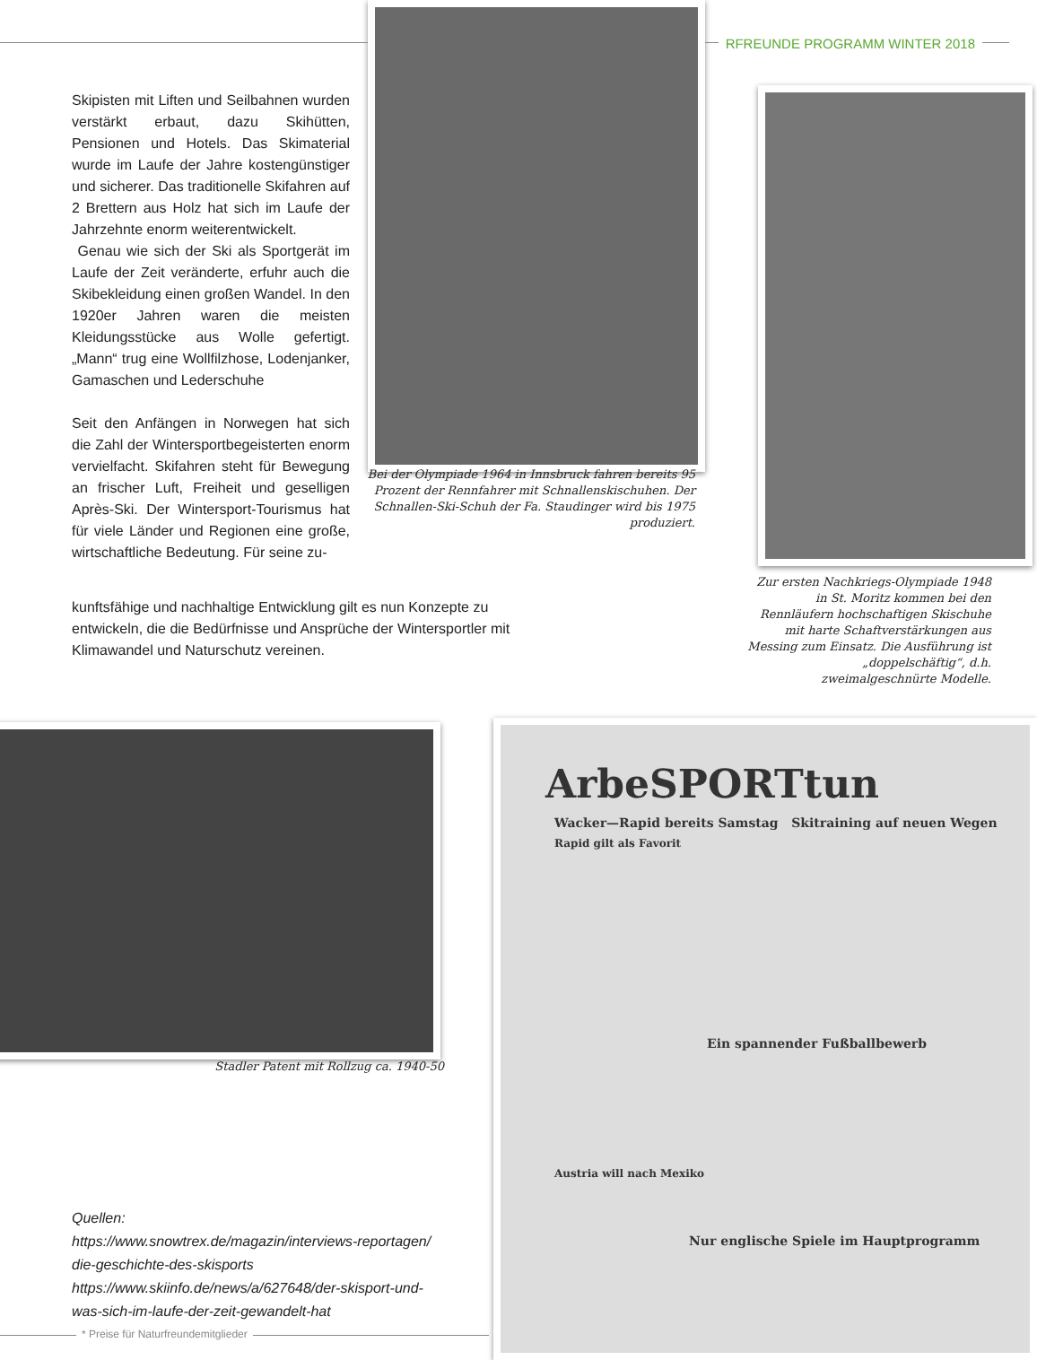RFREUNDE PROGRAMM WINTER 2018
Skipisten mit Liften und Seilbahnen wurden verstärkt erbaut, dazu Skihütten, Pensionen und Hotels. Das Skimaterial wurde im Laufe der Jahre kostengünstiger und sicherer. Das traditionelle Skifahren auf 2 Brettern aus Holz hat sich im Laufe der Jahrzehnte enorm weiterentwickelt.
Genau wie sich der Ski als Sportgerät im Laufe der Zeit veränderte, erfuhr auch die Skibekleidung einen großen Wandel. In den 1920er Jahren waren die meisten Kleidungsstücke aus Wolle gefertigt. „Mann“ trug eine Wollfilzhose, Lodenjanker, Gamaschen und Lederschuhe
Seit den Anfängen in Norwegen hat sich die Zahl der Wintersportbegeisterten enorm vervielfacht. Skifahren steht für Bewegung an frischer Luft, Freiheit und geselligen Après-Ski. Der Wintersport-Tourismus hat für viele Länder und Regionen eine große, wirtschaftliche Bedeutung. Für seine zu-
kunftsfähige und nachhaltige Entwicklung gilt es nun Konzepte zu entwickeln, die die Bedürfnisse und Ansprüche der Wintersportler mit Klimawandel und Naturschutz vereinen.
Bei der Olympiade 1964 in Innsbruck fahren bereits 95 Prozent der Rennfahrer mit Schnallenskischuhen. Der Schnallen-Ski-Schuh der Fa. Staudinger wird bis 1975 produziert.
Zur ersten Nachkriegs-Olympiade 1948 in St. Moritz kommen bei den Rennläufern hochschaftigen Skischuhe mit harte Schaftverstärkungen aus Messing zum Einsatz. Die Ausführung ist „doppelschäftig“, d.h. zweimalgeschnürte Modelle.
Stadler Patent mit Rollzug ca. 1940-50
ArbeSPORTtun
Wacker—Rapid bereits Samstag Skitraining auf neuen Wegen
Rapid gilt als Favorit
Ein spannender Fußballbewerb
Austria will nach Mexiko
Nur englische Spiele im Hauptprogramm
Quellen:
https://www.snowtrex.de/magazin/interviews-reportagen/
die-geschichte-des-skisports
https://www.skiinfo.de/news/a/627648/der-skisport-und-
was-sich-im-laufe-der-zeit-gewandelt-hat
* Preise für Naturfreundemitglieder